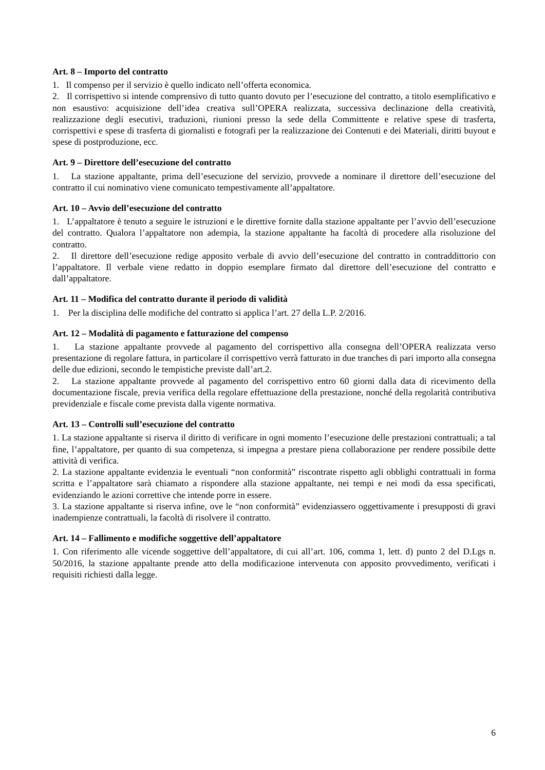Art. 8 – Importo del contratto
1. Il compenso per il servizio è quello indicato nell’offerta economica.
2. Il corrispettivo si intende comprensivo di tutto quanto dovuto per l’esecuzione del contratto, a titolo esemplificativo e non esaustivo: acquisizione dell’idea creativa sull’OPERA realizzata, successiva declinazione della creatività, realizzazione degli esecutivi, traduzioni, riunioni presso la sede della Committente e relative spese di trasferta, corrispettivi e spese di trasferta di giornalisti e fotografi per la realizzazione dei Contenuti e dei Materiali, diritti buyout e spese di postproduzione, ecc.
Art. 9 – Direttore dell’esecuzione del contratto
1. La stazione appaltante, prima dell’esecuzione del servizio, provvede a nominare il direttore dell’esecuzione del contratto il cui nominativo viene comunicato tempestivamente all’appaltatore.
Art. 10 – Avvio dell’esecuzione del contratto
1. L’appaltatore è tenuto a seguire le istruzioni e le direttive fornite dalla stazione appaltante per l’avvio dell’esecuzione del contratto. Qualora l’appaltatore non adempia, la stazione appaltante ha facoltà di procedere alla risoluzione del contratto.
2. Il direttore dell’esecuzione redige apposito verbale di avvio dell’esecuzione del contratto in contraddittorio con l’appaltatore. Il verbale viene redatto in doppio esemplare firmato dal direttore dell’esecuzione del contratto e dall’appaltatore.
Art. 11 – Modifica del contratto durante il periodo di validità
1. Per la disciplina delle modifiche del contratto si applica l’art. 27 della L.P. 2/2016.
Art. 12 – Modalità di pagamento e fatturazione del compenso
1. La stazione appaltante provvede al pagamento del corrispettivo alla consegna dell’OPERA realizzata verso presentazione di regolare fattura, in particolare il corrispettivo verrà fatturato in due tranches di pari importo alla consegna delle due edizioni, secondo le tempistiche previste dall’art.2.
2. La stazione appaltante provvede al pagamento del corrispettivo entro 60 giorni dalla data di ricevimento della documentazione fiscale, previa verifica della regolare effettuazione della prestazione, nonché della regolarità contributiva previdenziale e fiscale come prevista dalla vigente normativa.
Art. 13 – Controlli sull’esecuzione del contratto
1. La stazione appaltante si riserva il diritto di verificare in ogni momento l’esecuzione delle prestazioni contrattuali; a tal fine, l’appaltatore, per quanto di sua competenza, si impegna a prestare piena collaborazione per rendere possibile dette attività di verifica.
2. La stazione appaltante evidenzia le eventuali “non conformità” riscontrate rispetto agli obblighi contrattuali in forma scritta e l’appaltatore sarà chiamato a rispondere alla stazione appaltante, nei tempi e nei modi da essa specificati, evidenziando le azioni correttive che intende porre in essere.
3. La stazione appaltante si riserva infine, ove le “non conformità” evidenziassero oggettivamente i presupposti di gravi inadempienze contrattuali, la facoltà di risolvere il contratto.
Art. 14 – Fallimento e modifiche soggettive dell’appaltatore
1. Con riferimento alle vicende soggettive dell’appaltatore, di cui all’art. 106, comma 1, lett. d) punto 2 del D.Lgs n. 50/2016, la stazione appaltante prende atto della modificazione intervenuta con apposito provvedimento, verificati i requisiti richiesti dalla legge.
6